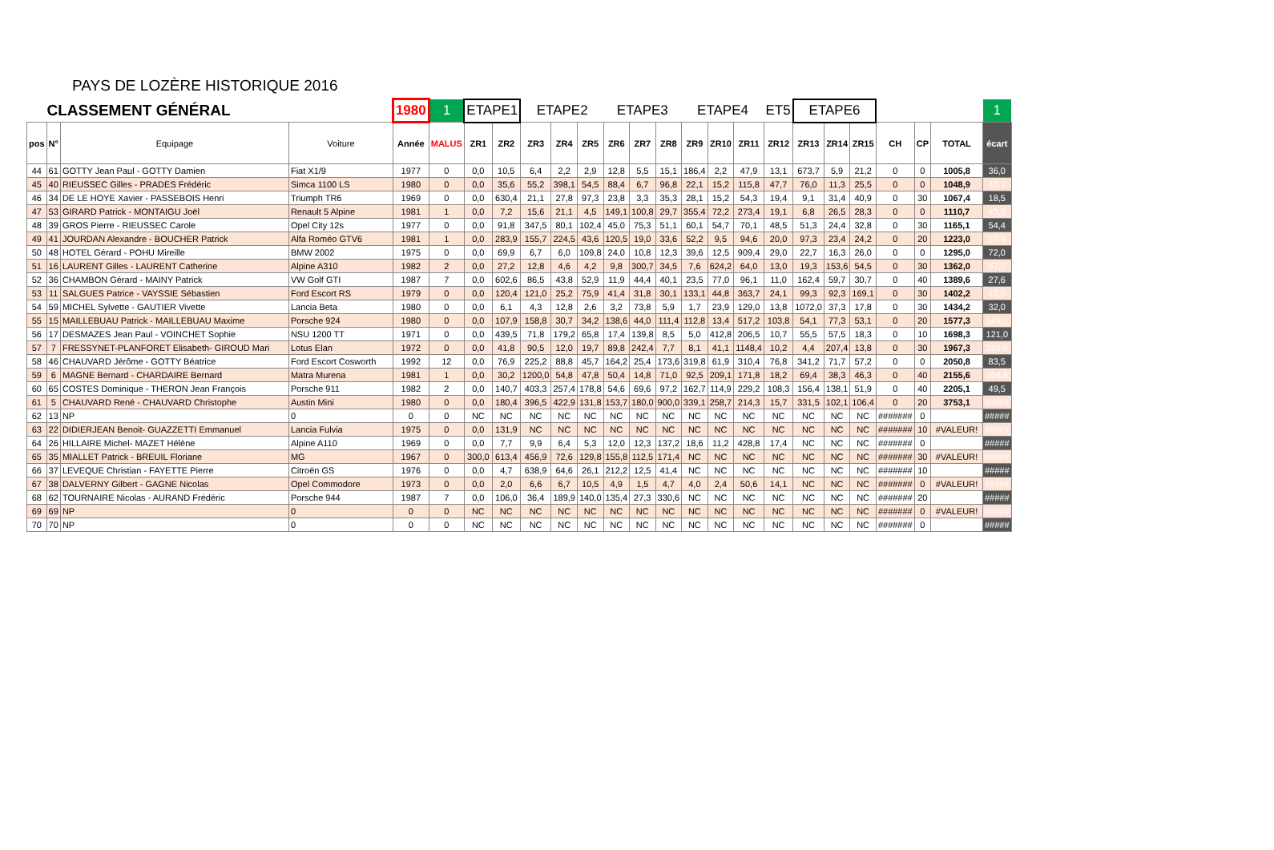PAYS DE LOZÈRE HISTORIQUE 2016
| CLASSEMENT GÉNÉRAL | | | | 1980 | 1 | ETAPE1 | | ETAPE2 | | | ETAPE3 | | | ETAPE4 | | | ET5 | ETAPE6 | | | | | | 1 |
| pos | N° | Equipage | Voiture | Année | MALUS | ZR1 | ZR2 | ZR3 | ZR4 | ZR5 | ZR6 | ZR7 | ZR8 | ZR9 | ZR10 | ZR11 | ZR12 | ZR13 | ZR14 | ZR15 | CH | CP | TOTAL | écart |
| 44 | 61 | GOTTY Jean Paul - GOTTY Damien | Fiat X1/9 | 1977 | 0 | 0,0 | 10,5 | 6,4 | 2,2 | 2,9 | 12,8 | 5,5 | 15,1 | 186,4 | 2,2 | 47,9 | 13,1 | 673,7 | 5,9 | 21,2 | 0 | 0 | 1005,8 | 36,0 |
| 45 | 40 | RIEUSSEC Gilles - PRADES Frédéric | Simca 1100 LS | 1980 | 0 | 0,0 | 35,6 | 55,2 | 398,1 | 54,5 | 88,4 | 6,7 | 96,8 | 22,1 | 15,2 | 115,8 | 47,7 | 76,0 | 11,3 | 25,5 | 0 | 0 | 1048,9 | 43,1 |
| 46 | 34 | DE LE HOYE Xavier - PASSEBOIS Henri | Triumph TR6 | 1969 | 0 | 0,0 | 630,4 | 21,1 | 27,8 | 97,3 | 23,8 | 3,3 | 35,3 | 28,1 | 15,2 | 54,3 | 19,4 | 9,1 | 31,4 | 40,9 | 0 | 30 | 1067,4 | 18,5 |
| 47 | 53 | GIRARD Patrick - MONTAIGU Joël | Renault 5 Alpine | 1981 | 1 | 0,0 | 7,2 | 15,6 | 21,1 | 4,5 | 149,1 | 100,8 | 29,7 | 355,4 | 72,2 | 273,4 | 19,1 | 6,8 | 26,5 | 28,3 | 0 | 0 | 1110,7 | 43,3 |
| 48 | 39 | GROS Pierre - RIEUSSEC Carole | Opel City 12s | 1977 | 0 | 0,0 | 91,8 | 347,5 | 80,1 | 102,4 | 45,0 | 75,3 | 51,1 | 60,1 | 54,7 | 70,1 | 48,5 | 51,3 | 24,4 | 32,8 | 0 | 30 | 1165,1 | 54,4 |
| 49 | 41 | JOURDAN Alexandre - BOUCHER Patrick | Alfa Roméo GTV6 | 1981 | 1 | 0,0 | 283,9 | 155,7 | 224,5 | 43,6 | 120,5 | 19,0 | 33,6 | 52,2 | 9,5 | 94,6 | 20,0 | 97,3 | 23,4 | 24,2 | 0 | 20 | 1223,0 | 57,9 |
| 50 | 48 | HOTEL Gérard - POHU Mireille | BMW 2002 | 1975 | 0 | 0,0 | 69,9 | 6,7 | 6,0 | 109,8 | 24,0 | 10,8 | 12,3 | 39,6 | 12,5 | 909,4 | 29,0 | 22,7 | 16,3 | 26,0 | 0 | 0 | 1295,0 | 72,0 |
| 51 | 16 | LAURENT Gilles - LAURENT Catherine | Alpine A310 | 1982 | 2 | 0,0 | 27,2 | 12,8 | 4,6 | 4,2 | 9,8 | 300,7 | 34,5 | 7,6 | 624,2 | 64,0 | 13,0 | 19,3 | 153,6 | 54,5 | 0 | 30 | 1362,0 | 67,0 |
| 52 | 36 | CHAMBON Gérard - MAINY Patrick | VW Golf GTI | 1987 | 7 | 0,0 | 602,6 | 86,5 | 43,8 | 52,9 | 11,9 | 44,4 | 40,1 | 23,5 | 77,0 | 96,1 | 11,0 | 162,4 | 59,7 | 30,7 | 0 | 40 | 1389,6 | 27,6 |
| 53 | 11 | SALGUES Patrice - VAYSSIE Sébastien | Ford Escort RS | 1979 | 0 | 0,0 | 120,4 | 121,0 | 25,2 | 75,9 | 41,4 | 31,8 | 30,1 | 133,1 | 44,8 | 363,7 | 24,1 | 99,3 | 92,3 | 169,1 | 0 | 30 | 1402,2 | 12,6 |
| 54 | 59 | MICHEL Sylvette - GAUTIER Vivette | Lancia Beta | 1980 | 0 | 0,0 | 6,1 | 4,3 | 12,8 | 2,6 | 3,2 | 73,8 | 5,9 | 1,7 | 23,9 | 129,0 | 13,8 | 1072,0 | 37,3 | 17,8 | 0 | 30 | 1434,2 | 32,0 |
| 55 | 15 | MAILLEBUAU Patrick - MAILLEBUAU Maxime | Porsche 924 | 1980 | 0 | 0,0 | 107,9 | 158,8 | 30,7 | 34,2 | 138,6 | 44,0 | 111,4 | 112,8 | 13,4 | 517,2 | 103,8 | 54,1 | 77,3 | 53,1 | 0 | 20 | 1577,3 | 143,1 |
| 56 | 17 | DESMAZES Jean Paul - VOINCHET Sophie | NSU 1200 TT | 1971 | 0 | 0,0 | 439,5 | 71,8 | 179,2 | 65,8 | 17,4 | 139,8 | 8,5 | 5,0 | 412,8 | 206,5 | 10,7 | 55,5 | 57,5 | 18,3 | 0 | 10 | 1698,3 | 121,0 |
| 57 | 7 | FRESSYNET-PLANFORET Elisabeth- GIROUD Mari | Lotus Elan | 1972 | 0 | 0,0 | 41,8 | 90,5 | 12,0 | 19,7 | 89,8 | 242,4 | 7,7 | 8,1 | 41,1 | 1148,4 | 10,2 | 4,4 | 207,4 | 13,8 | 0 | 30 | 1967,3 | 269,0 |
| 58 | 46 | CHAUVARD Jérôme - GOTTY Béatrice | Ford Escort Cosworth | 1992 | 12 | 0,0 | 76,9 | 225,2 | 88,8 | 45,7 | 164,2 | 25,4 | 173,6 | 319,8 | 61,9 | 310,4 | 76,8 | 341,2 | 71,7 | 57,2 | 0 | 0 | 2050,8 | 83,5 |
| 59 | 6 | MAGNE Bernard - CHARDAIRE Bernard | Matra Murena | 1981 | 1 | 0,0 | 30,2 | 1200,0 | 54,8 | 47,8 | 50,4 | 14,8 | 71,0 | 92,5 | 209,1 | 171,8 | 18,2 | 69,4 | 38,3 | 46,3 | 0 | 40 | 2155,6 | 104,8 |
| 60 | 65 | COSTES Dominique - THERON Jean François | Porsche 911 | 1982 | 2 | 0,0 | 140,7 | 403,3 | 257,4 | 178,8 | 54,6 | 69,6 | 97,2 | 162,7 | 114,9 | 229,2 | 108,3 | 156,4 | 138,1 | 51,9 | 0 | 40 | 2205,1 | 49,5 |
| 61 | 5 | CHAUVARD René - CHAUVARD Christophe | Austin Mini | 1980 | 0 | 0,0 | 180,4 | 396,5 | 422,9 | 131,8 | 153,7 | 180,0 | 900,0 | 339,1 | 258,7 | 214,3 | 15,7 | 331,5 | 102,1 | 106,4 | 0 | 20 | 3753,1 | ##### |
| 62 | 13 | NP | 0 | 0 | 0 | NC | NC | NC | NC | NC | NC | NC | NC | NC | NC | NC | NC | NC | NC | NC | ####### | 0 | | ##### |
| 63 | 22 | DIDIERJEAN Benoit- GUAZZETTI Emmanuel | Lancia Fulvia | 1975 | 0 | 0,0 | 131,9 | NC | NC | NC | NC | NC | NC | NC | NC | NC | NC | NC | NC | NC | ####### | 10 | #VALEUR! | ##### |
| 64 | 26 | HILLAIRE Michel- MAZET Hélène | Alpine A110 | 1969 | 0 | 0,0 | 7,7 | 9,9 | 6,4 | 5,3 | 12,0 | 12,3 | 137,2 | 18,6 | 11,2 | 428,8 | 17,4 | NC | NC | NC | ####### | 0 | | ##### |
| 65 | 35 | MIALLET Patrick - BREUIL Floriane | MG | 1967 | 0 | 300,0 | 613,4 | 456,9 | 72,6 | 129,8 | 155,8 | 112,5 | 171,4 | NC | NC | NC | NC | NC | NC | NC | ####### | 30 | #VALEUR! | ##### |
| 66 | 37 | LEVEQUE Christian - FAYETTE Pierre | Citroën GS | 1976 | 0 | 0,0 | 4,7 | 638,9 | 64,6 | 26,1 | 212,2 | 12,5 | 41,4 | NC | NC | NC | NC | NC | NC | NC | ####### | 10 | | ##### |
| 67 | 38 | DALVERNY Gilbert - GAGNE Nicolas | Opel Commodore | 1973 | 0 | 0,0 | 2,0 | 6,6 | 6,7 | 10,5 | 4,9 | 1,5 | 4,7 | 4,0 | 2,4 | 50,6 | 14,1 | NC | NC | NC | ####### | 0 | #VALEUR! | ##### |
| 68 | 62 | TOURNAIRE Nicolas - AURAND Frédéric | Porsche 944 | 1987 | 7 | 0,0 | 106,0 | 36,4 | 189,9 | 140,0 | 135,4 | 27,3 | 330,6 | NC | NC | NC | NC | NC | NC | NC | ####### | 20 | | ##### |
| 69 | 69 | NP | 0 | 0 | 0 | NC | NC | NC | NC | NC | NC | NC | NC | NC | NC | NC | NC | NC | NC | NC | ####### | 0 | #VALEUR! | ##### |
| 70 | 70 | NP | 0 | 0 | 0 | NC | NC | NC | NC | NC | NC | NC | NC | NC | NC | NC | NC | NC | NC | NC | ####### | 0 | | ##### |